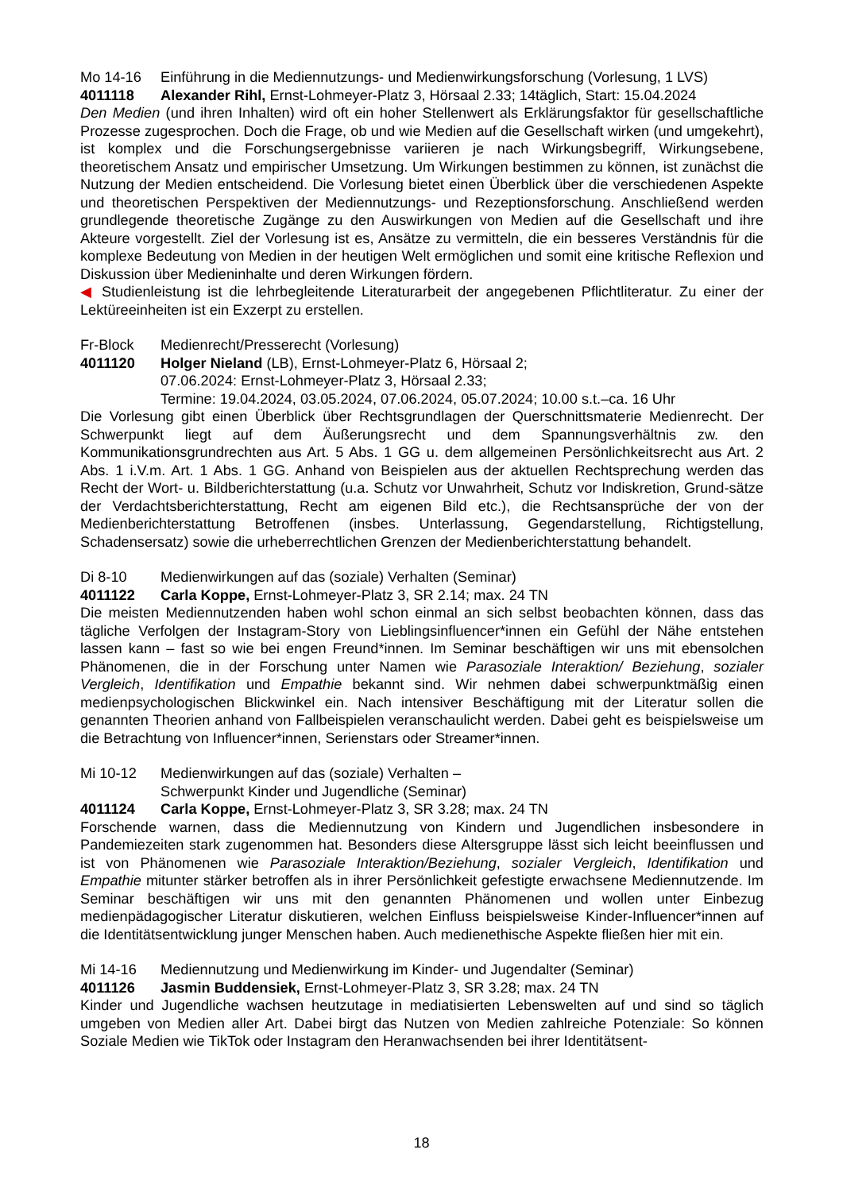Mo 14-16 Einführung in die Mediennutzungs- und Medienwirkungsforschung (Vorlesung, 1 LVS)
4011118 Alexander Rihl, Ernst-Lohmeyer-Platz 3, Hörsaal 2.33; 14täglich, Start: 15.04.2024
Den Medien (und ihren Inhalten) wird oft ein hoher Stellenwert als Erklärungsfaktor für gesellschaftliche Prozesse zugesprochen. Doch die Frage, ob und wie Medien auf die Gesellschaft wirken (und umgekehrt), ist komplex und die Forschungsergebnisse variieren je nach Wirkungsbegriff, Wirkungsebene, theoretischem Ansatz und empirischer Umsetzung. Um Wirkungen bestimmen zu können, ist zunächst die Nutzung der Medien entscheidend. Die Vorlesung bietet einen Überblick über die verschiedenen Aspekte und theoretischen Perspektiven der Mediennutzungs- und Rezeptionsforschung. Anschließend werden grundlegende theoretische Zugänge zu den Auswirkungen von Medien auf die Gesellschaft und ihre Akteure vorgestellt. Ziel der Vorlesung ist es, Ansätze zu vermitteln, die ein besseres Verständnis für die komplexe Bedeutung von Medien in der heutigen Welt ermöglichen und somit eine kritische Reflexion und Diskussion über Medieninhalte und deren Wirkungen fördern.
◀ Studienleistung ist die lehrbegleitende Literaturarbeit der angegebenen Pflichtliteratur. Zu einer der Lektüreeinheiten ist ein Exzerpt zu erstellen.
Fr-Block Medienrecht/Presserecht (Vorlesung)
4011120 Holger Nieland (LB), Ernst-Lohmeyer-Platz 6, Hörsaal 2;
07.06.2024: Ernst-Lohmeyer-Platz 3, Hörsaal 2.33;
Termine: 19.04.2024, 03.05.2024, 07.06.2024, 05.07.2024; 10.00 s.t.–ca. 16 Uhr
Die Vorlesung gibt einen Überblick über Rechtsgrundlagen der Querschnittsmaterie Medienrecht. Der Schwerpunkt liegt auf dem Äußerungsrecht und dem Spannungsverhältnis zw. den Kommunikationsgrundrechten aus Art. 5 Abs. 1 GG u. dem allgemeinen Persönlichkeitsrecht aus Art. 2 Abs. 1 i.V.m. Art. 1 Abs. 1 GG. Anhand von Beispielen aus der aktuellen Rechtsprechung werden das Recht der Wort- u. Bildberichterstattung (u.a. Schutz vor Unwahrheit, Schutz vor Indiskretion, Grund-sätze der Verdachtsberichterstattung, Recht am eigenen Bild etc.), die Rechtsansprüche der von der Medienberichterstattung Betroffenen (insbes. Unterlassung, Gegendarstellung, Richtigstellung, Schadensersatz) sowie die urheberrechtlichen Grenzen der Medienberichterstattung behandelt.
Di 8-10 Medienwirkungen auf das (soziale) Verhalten (Seminar)
4011122 Carla Koppe, Ernst-Lohmeyer-Platz 3, SR 2.14; max. 24 TN
Die meisten Mediennutzenden haben wohl schon einmal an sich selbst beobachten können, dass das tägliche Verfolgen der Instagram-Story von Lieblingsinfluencer*innen ein Gefühl der Nähe entstehen lassen kann – fast so wie bei engen Freund*innen. Im Seminar beschäftigen wir uns mit ebensolchen Phänomenen, die in der Forschung unter Namen wie Parasoziale Interaktion/ Beziehung, sozialer Vergleich, Identifikation und Empathie bekannt sind. Wir nehmen dabei schwerpunktmäßig einen medienpsychologischen Blickwinkel ein. Nach intensiver Beschäftigung mit der Literatur sollen die genannten Theorien anhand von Fallbeispielen veranschaulicht werden. Dabei geht es beispielsweise um die Betrachtung von Influencer*innen, Serienstars oder Streamer*innen.
Mi 10-12 Medienwirkungen auf das (soziale) Verhalten –
Schwerpunkt Kinder und Jugendliche (Seminar)
4011124 Carla Koppe, Ernst-Lohmeyer-Platz 3, SR 3.28; max. 24 TN
Forschende warnen, dass die Mediennutzung von Kindern und Jugendlichen insbesondere in Pandemiezeiten stark zugenommen hat. Besonders diese Altersgruppe lässt sich leicht beeinflussen und ist von Phänomenen wie Parasoziale Interaktion/Beziehung, sozialer Vergleich, Identifikation und Empathie mitunter stärker betroffen als in ihrer Persönlichkeit gefestigte erwachsene Mediennutzende. Im Seminar beschäftigen wir uns mit den genannten Phänomenen und wollen unter Einbezug medienpädagogischer Literatur diskutieren, welchen Einfluss beispielsweise Kinder-Influencer*innen auf die Identitätsentwicklung junger Menschen haben. Auch medienethische Aspekte fließen hier mit ein.
Mi 14-16 Mediennutzung und Medienwirkung im Kinder- und Jugendalter (Seminar)
4011126 Jasmin Buddensiek, Ernst-Lohmeyer-Platz 3, SR 3.28; max. 24 TN
Kinder und Jugendliche wachsen heutzutage in mediatisierten Lebenswelten auf und sind so täglich umgeben von Medien aller Art. Dabei birgt das Nutzen von Medien zahlreiche Potenziale: So können Soziale Medien wie TikTok oder Instagram den Heranwachsenden bei ihrer Identitätsent-
18